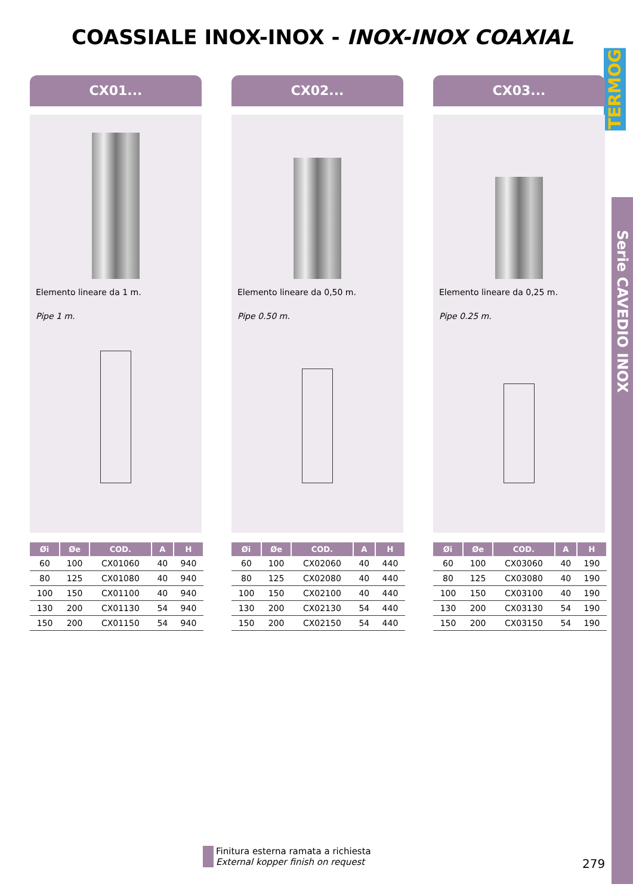COASSIALE INOX-INOX - INOX-INOX COAXIAL
TERMOG
Serie CAVEDIO INOX
CX01...
Elemento lineare da 1 m.
Pipe 1 m.
| Øi | Øe | COD. | A | H |
| --- | --- | --- | --- | --- |
| 60 | 100 | CX01060 | 40 | 940 |
| 80 | 125 | CX01080 | 40 | 940 |
| 100 | 150 | CX01100 | 40 | 940 |
| 130 | 200 | CX01130 | 54 | 940 |
| 150 | 200 | CX01150 | 54 | 940 |
CX02...
Elemento lineare da 0,50 m.
Pipe 0.50 m.
| Øi | Øe | COD. | A | H |
| --- | --- | --- | --- | --- |
| 60 | 100 | CX02060 | 40 | 440 |
| 80 | 125 | CX02080 | 40 | 440 |
| 100 | 150 | CX02100 | 40 | 440 |
| 130 | 200 | CX02130 | 54 | 440 |
| 150 | 200 | CX02150 | 54 | 440 |
CX03...
Elemento lineare da 0,25 m.
Pipe 0.25 m.
| Øi | Øe | COD. | A | H |
| --- | --- | --- | --- | --- |
| 60 | 100 | CX03060 | 40 | 190 |
| 80 | 125 | CX03080 | 40 | 190 |
| 100 | 150 | CX03100 | 40 | 190 |
| 130 | 200 | CX03130 | 54 | 190 |
| 150 | 200 | CX03150 | 54 | 190 |
Finitura esterna ramata a richiesta
External kopper finish on request
279